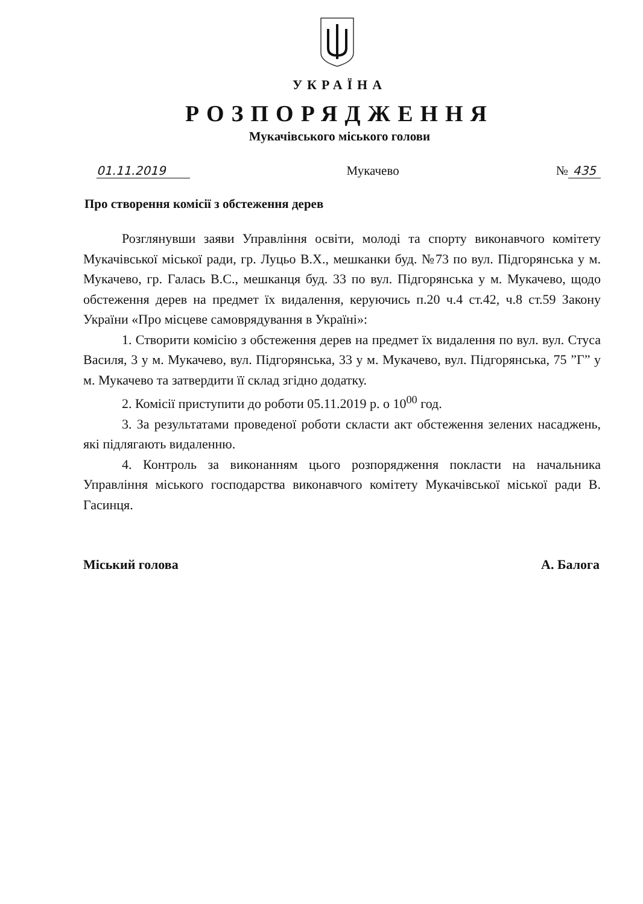УКРАЇНА
РОЗПОРЯДЖЕННЯ
Мукачівського міського голови
01.11.2019 Мукачево № 435
Про створення комісії з обстеження дерев
Розглянувши заяви Управління освіти, молоді та спорту виконавчого комітету Мукачівської міської ради, гр. Луцьо В.Х., мешканки буд. №73 по вул. Підгорянська у м. Мукачево, гр. Галась В.С., мешканця буд. 33 по вул. Підгорянська у м. Мукачево, щодо обстеження дерев на предмет їх видалення, керуючись п.20 ч.4 ст.42, ч.8 ст.59 Закону України «Про місцеве самоврядування в Україні»:
1. Створити комісію з обстеження дерев на предмет їх видалення по вул. вул. Стуса Василя, 3 у м. Мукачево, вул. Підгорянська, 33 у м. Мукачево, вул. Підгорянська, 75 ”Г” у м. Мукачево та затвердити її склад згідно додатку.
2. Комісії приступити до роботи 05.11.2019 р. о 10<sup>00</sup> год.
3. За результатами проведеної роботи скласти акт обстеження зелених насаджень, які підлягають видаленню.
4. Контроль за виконанням цього розпорядження покласти на начальника Управління міського господарства виконавчого комітету Мукачівської міської ради В. Гасинця.
Міський голова А. Балога